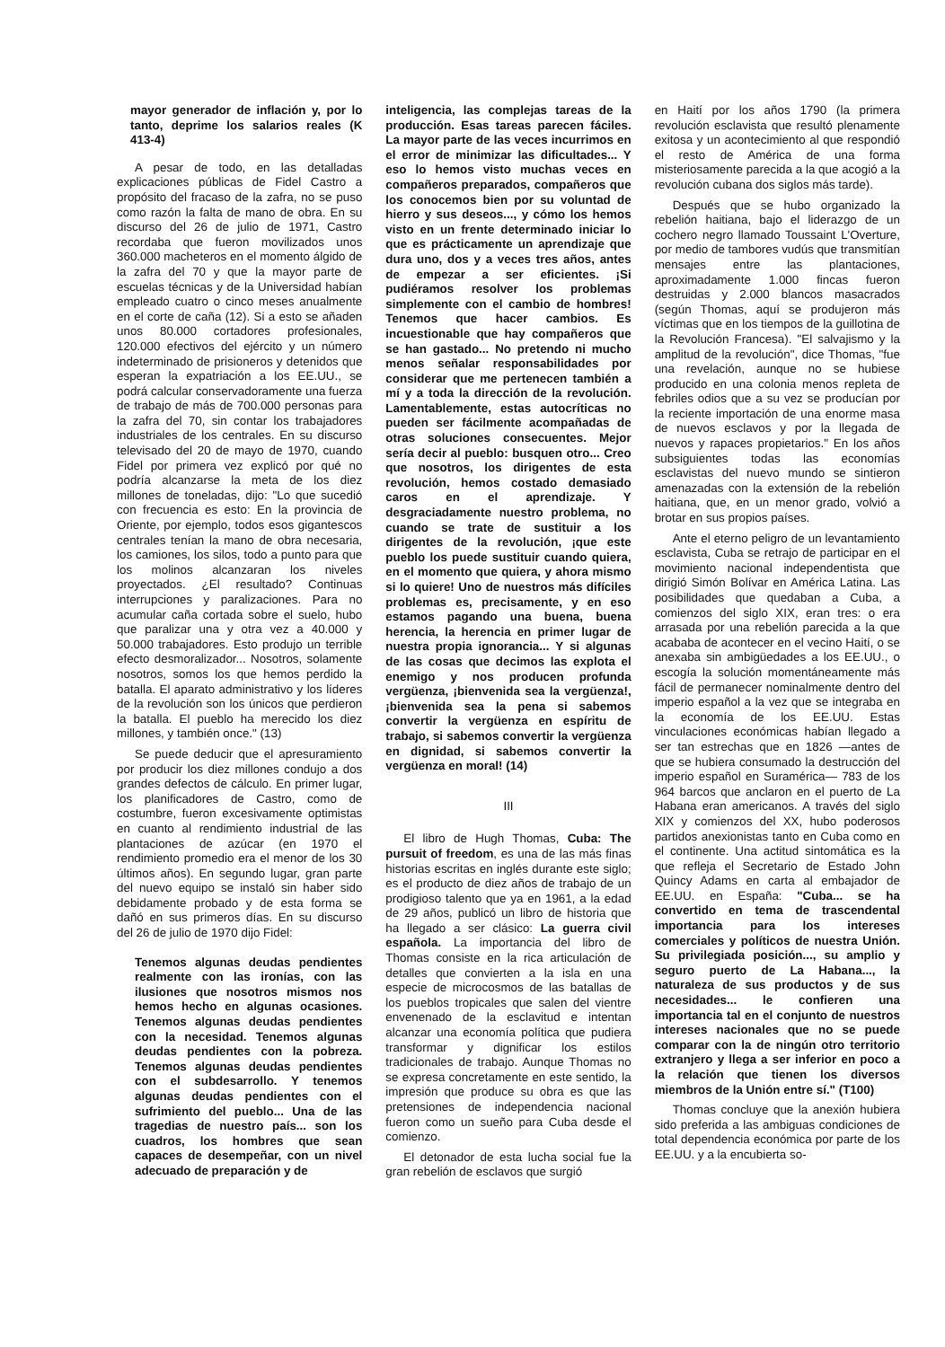mayor generador de inflación y, por lo tanto, deprime los salarios reales (K 413-4)
A pesar de todo, en las detalladas explicaciones públicas de Fidel Castro a propósito del fracaso de la zafra, no se puso como razón la falta de mano de obra. En su discurso del 26 de julio de 1971, Castro recordaba que fueron movilizados unos 360.000 macheteros en el momento álgido de la zafra del 70 y que la mayor parte de escuelas técnicas y de la Universidad habían empleado cuatro o cinco meses anualmente en el corte de caña (12). Si a esto se añaden unos 80.000 cortadores profesionales, 120.000 efectivos del ejército y un número indeterminado de prisioneros y detenidos que esperan la expatriación a los EE.UU., se podrá calcular conservadoramente una fuerza de trabajo de más de 700.000 personas para la zafra del 70, sin contar los trabajadores industriales de los centrales. En su discurso televisado del 20 de mayo de 1970, cuando Fidel por primera vez explicó por qué no podría alcanzarse la meta de los diez millones de toneladas, dijo: "Lo que sucedió con frecuencia es esto: En la provincia de Oriente, por ejemplo, todos esos gigantescos centrales tenían la mano de obra necesaria, los camiones, los silos, todo a punto para que los molinos alcanzaran los niveles proyectados. ¿El resultado? Continuas interrupciones y paralizaciones. Para no acumular caña cortada sobre el suelo, hubo que paralizar una y otra vez a 40.000 y 50.000 trabajadores. Esto produjo un terrible efecto desmoralizador... Nosotros, solamente nosotros, somos los que hemos perdido la batalla. El aparato administrativo y los líderes de la revolución son los únicos que perdieron la batalla. El pueblo ha merecido los diez millones, y también once." (13)
Se puede deducir que el apresuramiento por producir los diez millones condujo a dos grandes defectos de cálculo. En primer lugar, los planificadores de Castro, como de costumbre, fueron excesivamente optimistas en cuanto al rendimiento industrial de las plantaciones de azúcar (en 1970 el rendimiento promedio era el menor de los 30 últimos años). En segundo lugar, gran parte del nuevo equipo se instaló sin haber sido debidamente probado y de esta forma se dañó en sus primeros días. En su discurso del 26 de julio de 1970 dijo Fidel:
Tenemos algunas deudas pendientes realmente con las ironías, con las ilusiones que nosotros mismos nos hemos hecho en algunas ocasiones. Tenemos algunas deudas pendientes con la necesidad. Tenemos algunas deudas pendientes con la pobreza. Tenemos algunas deudas pendientes con el subdesarrollo. Y tenemos algunas deudas pendientes con el sufrimiento del pueblo... Una de las tragedias de nuestro país... son los cuadros, los hombres que sean capaces de desempeñar, con un nivel adecuado de preparación y de
inteligencia, las complejas tareas de la producción. Esas tareas parecen fáciles. La mayor parte de las veces incurrimos en el error de minimizar las dificultades... Y eso lo hemos visto muchas veces en compañeros preparados, compañeros que los conocemos bien por su voluntad de hierro y sus deseos..., y cómo los hemos visto en un frente determinado iniciar lo que es prácticamente un aprendizaje que dura uno, dos y a veces tres años, antes de empezar a ser eficientes. ¡Si pudiéramos resolver los problemas simplemente con el cambio de hombres! Tenemos que hacer cambios. Es incuestionable que hay compañeros que se han gastado... No pretendo ni mucho menos señalar responsabilidades por considerar que me pertenecen también a mí y a toda la dirección de la revolución. Lamentablemente, estas autocríticas no pueden ser fácilmente acompañadas de otras soluciones consecuentes. Mejor sería decir al pueblo: busquen otro... Creo que nosotros, los dirigentes de esta revolución, hemos costado demasiado caros en el aprendizaje. Y desgraciadamente nuestro problema, no cuando se trate de sustituir a los dirigentes de la revolución, ¡que este pueblo los puede sustituir cuando quiera, en el momento que quiera, y ahora mismo si lo quiere! Uno de nuestros más difíciles problemas es, precisamente, y en eso estamos pagando una buena, buena herencia, la herencia en primer lugar de nuestra propia ignorancia... Y si algunas de las cosas que decimos las explota el enemigo y nos producen profunda vergüenza, ¡bienvenida sea la vergüenza!, ¡bienvenida sea la pena si sabemos convertir la vergüenza en espíritu de trabajo, si sabemos convertir la vergüenza en dignidad, si sabemos convertir la vergüenza en moral! (14)
III
El libro de Hugh Thomas, Cuba: The pursuit of freedom, es una de las más finas historias escritas en inglés durante este siglo; es el producto de diez años de trabajo de un prodigioso talento que ya en 1961, a la edad de 29 años, publicó un libro de historia que ha llegado a ser clásico: La guerra civil española. La importancia del libro de Thomas consiste en la rica articulación de detalles que convierten a la isla en una especie de microcosmos de las batallas de los pueblos tropicales que salen del vientre envenenado de la esclavitud e intentan alcanzar una economía política que pudiera transformar y dignificar los estilos tradicionales de trabajo. Aunque Thomas no se expresa concretamente en este sentido, la impresión que produce su obra es que las pretensiones de independencia nacional fueron como un sueño para Cuba desde el comienzo.
El detonador de esta lucha social fue la gran rebelión de esclavos que surgió
en Haití por los años 1790 (la primera revolución esclavista que resultó plenamente exitosa y un acontecimiento al que respondió el resto de América de una forma misteriosamente parecida a la que acogió a la revolución cubana dos siglos más tarde).
Después que se hubo organizado la rebelión haitiana, bajo el liderazgo de un cochero negro llamado Toussaint L'Overture, por medio de tambores vudús que transmitían mensajes entre las plantaciones, aproximadamente 1.000 fincas fueron destruidas y 2.000 blancos masacrados (según Thomas, aquí se produjeron más víctimas que en los tiempos de la guillotina de la Revolución Francesa). "El salvajismo y la amplitud de la revolución", dice Thomas, "fue una revelación, aunque no se hubiese producido en una colonia menos repleta de febriles odios que a su vez se producían por la reciente importación de una enorme masa de nuevos esclavos y por la llegada de nuevos y rapaces propietarios." En los años subsiguientes todas las economías esclavistas del nuevo mundo se sintieron amenazadas con la extensión de la rebelión haitiana, que, en un menor grado, volvió a brotar en sus propios países.
Ante el eterno peligro de un levantamiento esclavista, Cuba se retrajo de participar en el movimiento nacional independentista que dirigió Simón Bolívar en América Latina. Las posibilidades que quedaban a Cuba, a comienzos del siglo XIX, eran tres: o era arrasada por una rebelión parecida a la que acababa de acontecer en el vecino Haití, o se anexaba sin ambigüedades a los EE.UU., o escogía la solución momentáneamente más fácil de permanecer nominalmente dentro del imperio español a la vez que se integraba en la economía de los EE.UU. Estas vinculaciones económicas habían llegado a ser tan estrechas que en 1826 —antes de que se hubiera consumado la destrucción del imperio español en Suramérica— 783 de los 964 barcos que anclaron en el puerto de La Habana eran americanos. A través del siglo XIX y comienzos del XX, hubo poderosos partidos anexionistas tanto en Cuba como en el continente. Una actitud sintomática es la que refleja el Secretario de Estado John Quincy Adams en carta al embajador de EE.UU. en España: "Cuba... se ha convertido en tema de trascendental importancia para los intereses comerciales y políticos de nuestra Unión. Su privilegiada posición..., su amplio y seguro puerto de La Habana..., la naturaleza de sus productos y de sus necesidades... le confieren una importancia tal en el conjunto de nuestros intereses nacionales que no se puede comparar con la de ningún otro territorio extranjero y llega a ser inferior en poco a la relación que tienen los diversos miembros de la Unión entre sí." (T100)
Thomas concluye que la anexión hubiera sido preferida a las ambiguas condiciones de total dependencia económica por parte de los EE.UU. y a la encubierta so-